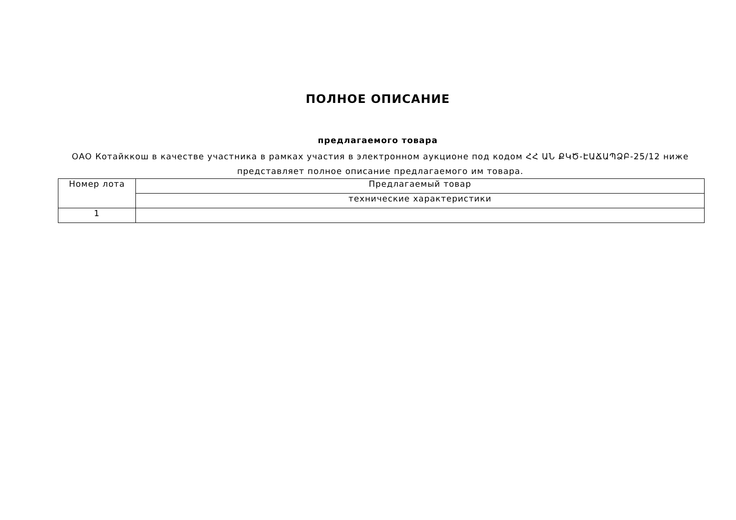ПОЛНОЕ ОПИСАНИЕ
предлагаемого товара
ОАО Котайккош в качестве участника в рамках участия в электронном аукционе под кодом ՀՀ ԱՆ ՔԿԾ-ԷԱՃԱՊՁԲ-25/12 ниже представляет полное описание предлагаемого им товара.
| Номер лота | Предлагаемый товар |
| | технические характеристики |
| 1 | |